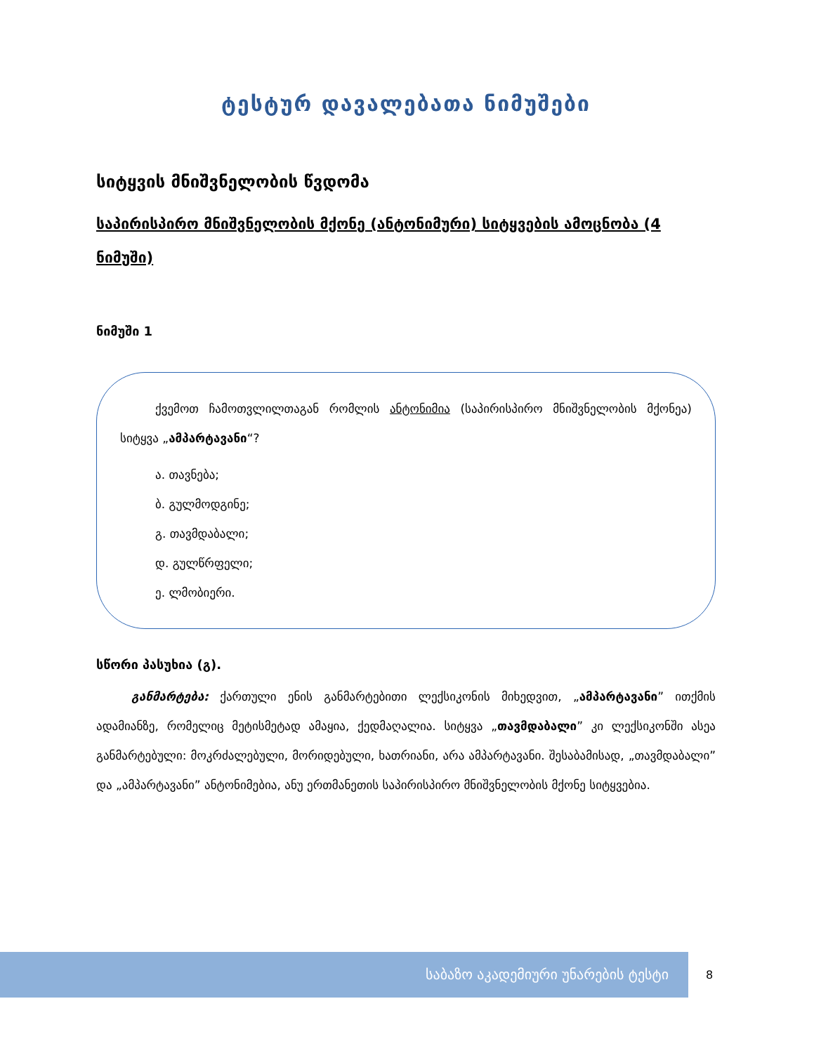ტესტურ დავალებათა ნიმუშები
სიტყვის მნიშვნელობის წვდომა
საპირისპირო მნიშვნელობის მქონე (ანტონიმური) სიტყვების ამოცნობა (4 ნიმუში)
ნიმუში 1
ქვემოთ ჩამოთვლილთაგან რომლის ანტონიმია (საპირისპირო მნიშვნელობის მქონეა) სიტყვა „ამპარტავანი“?
ა. თავნება;
ბ. გულმოდგინე;
გ. თავმდაბალი;
დ. გულწრფელი;
ე. ლმობიერი.
სწორი პასუხია (გ).
განმარტება: ქართული ენის განმარტებითი ლექსიკონის მიხედვით, „ამპარტავანი” ითქმის ადამიანზე, რომელიც მეტისმეტად ამაყია, ქედმაღალია. სიტყვა „თავმდაბალი” კი ლექსიკონში ასეა განმარტებული: მოკრძალებული, მორიდებული, ხათრიანი, არა ამპარტავანი. შესაბამისად, „თავმდაბალი” და „ამპარტავანი” ანტონიმებია, ანუ ერთმანეთის საპირისპირო მნიშვნელობის მქონე სიტყვებია.
საბაზო აკადემიური უნარების ტესტი 8